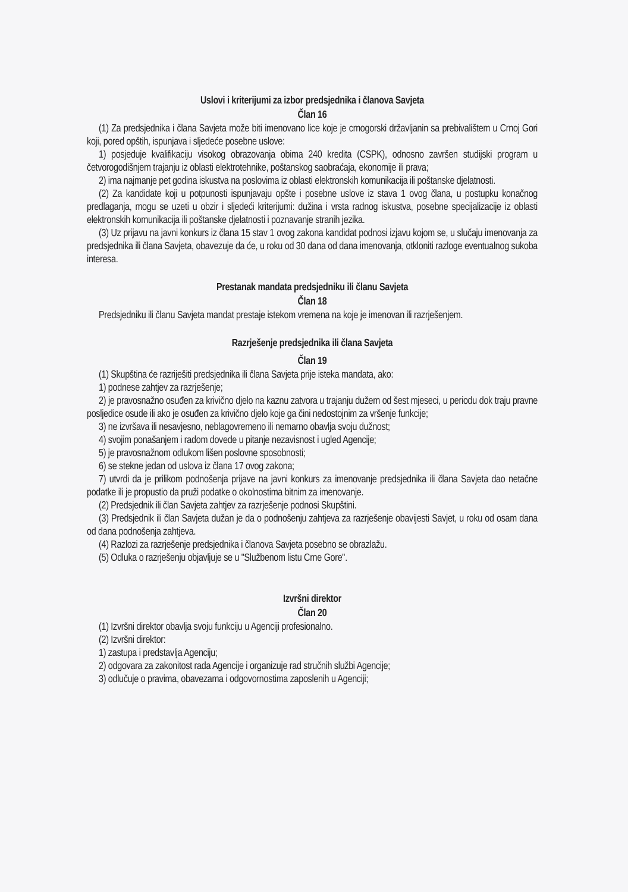Uslovi i kriterijumi za izbor predsjednika i članova Savjeta
Član 16
(1) Za predsjednika i člana Savjeta može biti imenovano lice koje je crnogorski državljanin sa prebivalištem u Crnoj Gori koji, pored opštih, ispunjava i sljedeće posebne uslove:
1) posjeduje kvalifikaciju visokog obrazovanja obima 240 kredita (CSPK), odnosno završen studijski program u četvorogodišnjem trajanju iz oblasti elektrotehnike, poštanskog saobraćaja, ekonomije ili prava;
2) ima najmanje pet godina iskustva na poslovima iz oblasti elektronskih komunikacija ili poštanske djelatnosti.
(2) Za kandidate koji u potpunosti ispunjavaju opšte i posebne uslove iz stava 1 ovog člana, u postupku konačnog predlaganja, mogu se uzeti u obzir i sljedeći kriterijumi: dužina i vrsta radnog iskustva, posebne specijalizacije iz oblasti elektronskih komunikacija ili poštanske djelatnosti i poznavanje stranih jezika.
(3) Uz prijavu na javni konkurs iz člana 15 stav 1 ovog zakona kandidat podnosi izjavu kojom se, u slučaju imenovanja za predsjednika ili člana Savjeta, obavezuje da će, u roku od 30 dana od dana imenovanja, otkloniti razloge eventualnog sukoba interesa.
Prestanak mandata predsjedniku ili članu Savjeta
Član 18
Predsjedniku ili članu Savjeta mandat prestaje istekom vremena na koje je imenovan ili razrješenjem.
Razrješenje predsjednika ili člana Savjeta
Član 19
(1) Skupština će razriješiti predsjednika ili člana Savjeta prije isteka mandata, ako:
1) podnese zahtjev za razrješenje;
2) je pravosnažno osuđen za krivično djelo na kaznu zatvora u trajanju dužem od šest mjeseci, u periodu dok traju pravne posljedice osude ili ako je osuđen za krivično djelo koje ga čini nedostojnim za vršenje funkcije;
3) ne izvršava ili nesavjesno, neblagovremeno ili nemarno obavlja svoju dužnost;
4) svojim ponašanjem i radom dovede u pitanje nezavisnost i ugled Agencije;
5) je pravosnažnom odlukom lišen poslovne sposobnosti;
6) se stekne jedan od uslova iz člana 17 ovog zakona;
7) utvrdi da je prilikom podnošenja prijave na javni konkurs za imenovanje predsjednika ili člana Savjeta dao netačne podatke ili je propustio da pruži podatke o okolnostima bitnim za imenovanje.
(2) Predsjednik ili član Savjeta zahtjev za razrješenje podnosi Skupštini.
(3) Predsjednik ili član Savjeta dužan je da o podnošenju zahtjeva za razrješenje obavijesti Savjet, u roku od osam dana od dana podnošenja zahtjeva.
(4) Razlozi za razrješenje predsjednika i članova Savjeta posebno se obrazlažu.
(5) Odluka o razrješenju objavljuje se u "Službenom listu Crne Gore".
Izvršni direktor
Član 20
(1) Izvršni direktor obavlja svoju funkciju u Agenciji profesionalno.
(2) Izvršni direktor:
1) zastupa i predstavlja Agenciju;
2) odgovara za zakonitost rada Agencije i organizuje rad stručnih službi Agencije;
3) odlučuje o pravima, obavezama i odgovornostima zaposlenih u Agenciji;